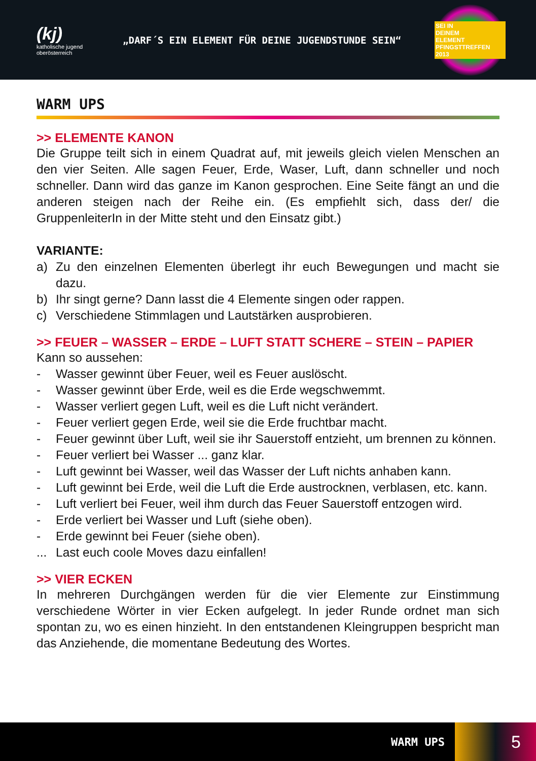(kj)
katholische jugend
oberösterreich
„DARF´S EIN ELEMENT FÜR DEINE JUGENDSTUNDE SEIN“
SEI IN
DEINEM
ELEMENT
PFINGSTTREFFEN 2013
WARM UPS
>> ELEMENTE KANON
Die Gruppe teilt sich in einem Quadrat auf, mit jeweils gleich vielen Menschen an den vier Seiten. Alle sagen Feuer, Erde, Waser, Luft, dann schneller und noch schneller. Dann wird das ganze im Kanon gesprochen. Eine Seite fängt an und die anderen steigen nach der Reihe ein. (Es empfiehlt sich, dass der/ die GruppenleiterIn in der Mitte steht und den Einsatz gibt.)
VARIANTE:
a) Zu den einzelnen Elementen überlegt ihr euch Bewegungen und macht sie dazu.
b) Ihr singt gerne? Dann lasst die 4 Elemente singen oder rappen.
c) Verschiedene Stimmlagen und Lautstärken ausprobieren.
>> FEUER – WASSER – ERDE – LUFT STATT SCHERE – STEIN – PAPIER
Kann so aussehen:
- Wasser gewinnt über Feuer, weil es Feuer auslöscht.
- Wasser gewinnt über Erde, weil es die Erde wegschwemmt.
- Wasser verliert gegen Luft, weil es die Luft nicht verändert.
- Feuer verliert gegen Erde, weil sie die Erde fruchtbar macht.
- Feuer gewinnt über Luft, weil sie ihr Sauerstoff entzieht, um brennen zu können.
- Feuer verliert bei Wasser ... ganz klar.
- Luft gewinnt bei Wasser, weil das Wasser der Luft nichts anhaben kann.
- Luft gewinnt bei Erde, weil die Luft die Erde austrocknen, verblasen, etc. kann.
- Luft verliert bei Feuer, weil ihm durch das Feuer Sauerstoff entzogen wird.
- Erde verliert bei Wasser und Luft (siehe oben).
- Erde gewinnt bei Feuer (siehe oben).
... Last euch coole Moves dazu einfallen!
>> VIER ECKEN
In mehreren Durchgängen werden für die vier Elemente zur Einstimmung verschiedene Wörter in vier Ecken aufgelegt. In jeder Runde ordnet man sich spontan zu, wo es einen hinzieht. In den entstandenen Kleingruppen bespricht man das Anziehende, die momentane Bedeutung des Wortes.
WARM UPS 5